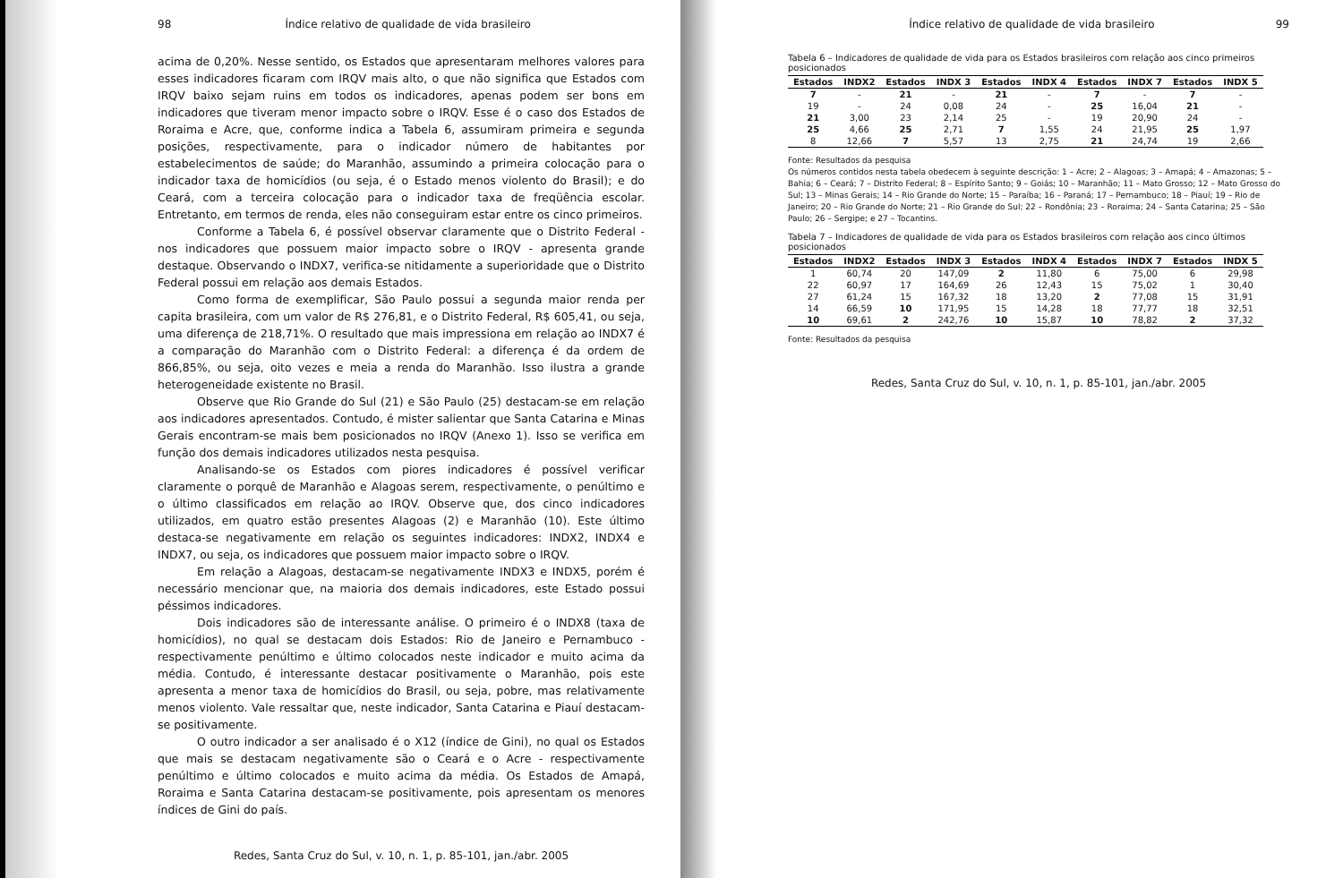98 Índice relativo de qualidade de vida brasileiro
acima de 0,20%. Nesse sentido, os Estados que apresentaram melhores valores para esses indicadores ficaram com IRQV mais alto, o que não significa que Estados com IRQV baixo sejam ruins em todos os indicadores, apenas podem ser bons em indicadores que tiveram menor impacto sobre o IRQV. Esse é o caso dos Estados de Roraima e Acre, que, conforme indica a Tabela 6, assumiram primeira e segunda posições, respectivamente, para o indicador número de habitantes por estabelecimentos de saúde; do Maranhão, assumindo a primeira colocação para o indicador taxa de homicídios (ou seja, é o Estado menos violento do Brasil); e do Ceará, com a terceira colocação para o indicador taxa de freqüência escolar. Entretanto, em termos de renda, eles não conseguiram estar entre os cinco primeiros.
Conforme a Tabela 6, é possível observar claramente que o Distrito Federal - nos indicadores que possuem maior impacto sobre o IRQV - apresenta grande destaque. Observando o INDX7, verifica-se nitidamente a superioridade que o Distrito Federal possui em relação aos demais Estados.
Como forma de exemplificar, São Paulo possui a segunda maior renda per capita brasileira, com um valor de R$ 276,81, e o Distrito Federal, R$ 605,41, ou seja, uma diferença de 218,71%. O resultado que mais impressiona em relação ao INDX7 é a comparação do Maranhão com o Distrito Federal: a diferença é da ordem de 866,85%, ou seja, oito vezes e meia a renda do Maranhão. Isso ilustra a grande heterogeneidade existente no Brasil.
Observe que Rio Grande do Sul (21) e São Paulo (25) destacam-se em relação aos indicadores apresentados. Contudo, é mister salientar que Santa Catarina e Minas Gerais encontram-se mais bem posicionados no IRQV (Anexo 1). Isso se verifica em função dos demais indicadores utilizados nesta pesquisa.
Analisando-se os Estados com piores indicadores é possível verificar claramente o porquê de Maranhão e Alagoas serem, respectivamente, o penúltimo e o último classificados em relação ao IRQV. Observe que, dos cinco indicadores utilizados, em quatro estão presentes Alagoas (2) e Maranhão (10). Este último destaca-se negativamente em relação os seguintes indicadores: INDX2, INDX4 e INDX7, ou seja, os indicadores que possuem maior impacto sobre o IRQV.
Em relação a Alagoas, destacam-se negativamente INDX3 e INDX5, porém é necessário mencionar que, na maioria dos demais indicadores, este Estado possui péssimos indicadores.
Dois indicadores são de interessante análise. O primeiro é o INDX8 (taxa de homicídios), no qual se destacam dois Estados: Rio de Janeiro e Pernambuco - respectivamente penúltimo e último colocados neste indicador e muito acima da média. Contudo, é interessante destacar positivamente o Maranhão, pois este apresenta a menor taxa de homicídios do Brasil, ou seja, pobre, mas relativamente menos violento. Vale ressaltar que, neste indicador, Santa Catarina e Piauí destacam-se positivamente.
O outro indicador a ser analisado é o X12 (índice de Gini), no qual os Estados que mais se destacam negativamente são o Ceará e o Acre - respectivamente penúltimo e último colocados e muito acima da média. Os Estados de Amapá, Roraima e Santa Catarina destacam-se positivamente, pois apresentam os menores índices de Gini do país.
Redes, Santa Cruz do Sul, v. 10, n. 1, p. 85-101, jan./abr. 2005
Índice relativo de qualidade de vida brasileiro 99
Tabela 6 – Indicadores de qualidade de vida para os Estados brasileiros com relação aos cinco primeiros posicionados
| Estados | INDX2 | Estados | INDX 3 | Estados | INDX 4 | Estados | INDX 7 | Estados | INDX 5 |
| --- | --- | --- | --- | --- | --- | --- | --- | --- | --- |
| 7 | - | 21 | - | 21 | - | 7 | - | 7 | - |
| 19 | - | 24 | 0,08 | 24 | - | 25 | 16,04 | 21 | - |
| 21 | 3,00 | 23 | 2,14 | 25 | - | 19 | 20,90 | 24 | - |
| 25 | 4,66 | 25 | 2,71 | 7 | 1,55 | 24 | 21,95 | 25 | 1,97 |
| 8 | 12,66 | 7 | 5,57 | 13 | 2,75 | 21 | 24,74 | 19 | 2,66 |
Fonte: Resultados da pesquisa
Os números contidos nesta tabela obedecem à seguinte descrição: 1 – Acre; 2 – Alagoas; 3 – Amapá; 4 – Amazonas; 5 – Bahia; 6 – Ceará; 7 – Distrito Federal; 8 – Espírito Santo; 9 – Goiás; 10 – Maranhão; 11 – Mato Grosso; 12 – Mato Grosso do Sul; 13 – Minas Gerais; 14 – Rio Grande do Norte; 15 – Paraíba; 16 – Paraná; 17 – Pernambuco; 18 – Piauí; 19 – Rio de Janeiro; 20 – Rio Grande do Norte; 21 – Rio Grande do Sul; 22 – Rondônia; 23 – Roraima; 24 – Santa Catarina; 25 – São Paulo; 26 – Sergipe; e 27 – Tocantins.
Tabela 7 – Indicadores de qualidade de vida para os Estados brasileiros com relação aos cinco últimos posicionados
| Estados | INDX2 | Estados | INDX 3 | Estados | INDX 4 | Estados | INDX 7 | Estados | INDX 5 |
| --- | --- | --- | --- | --- | --- | --- | --- | --- | --- |
| 1 | 60,74 | 20 | 147,09 | 2 | 11,80 | 6 | 75,00 | 6 | 29,98 |
| 22 | 60,97 | 17 | 164,69 | 26 | 12,43 | 15 | 75,02 | 1 | 30,40 |
| 27 | 61,24 | 15 | 167,32 | 18 | 13,20 | 2 | 77,08 | 15 | 31,91 |
| 14 | 66,59 | 10 | 171,95 | 15 | 14,28 | 18 | 77,77 | 18 | 32,51 |
| 10 | 69,61 | 2 | 242,76 | 10 | 15,87 | 10 | 78,82 | 2 | 37,32 |
Fonte: Resultados da pesquisa
Redes, Santa Cruz do Sul, v. 10, n. 1, p. 85-101, jan./abr. 2005